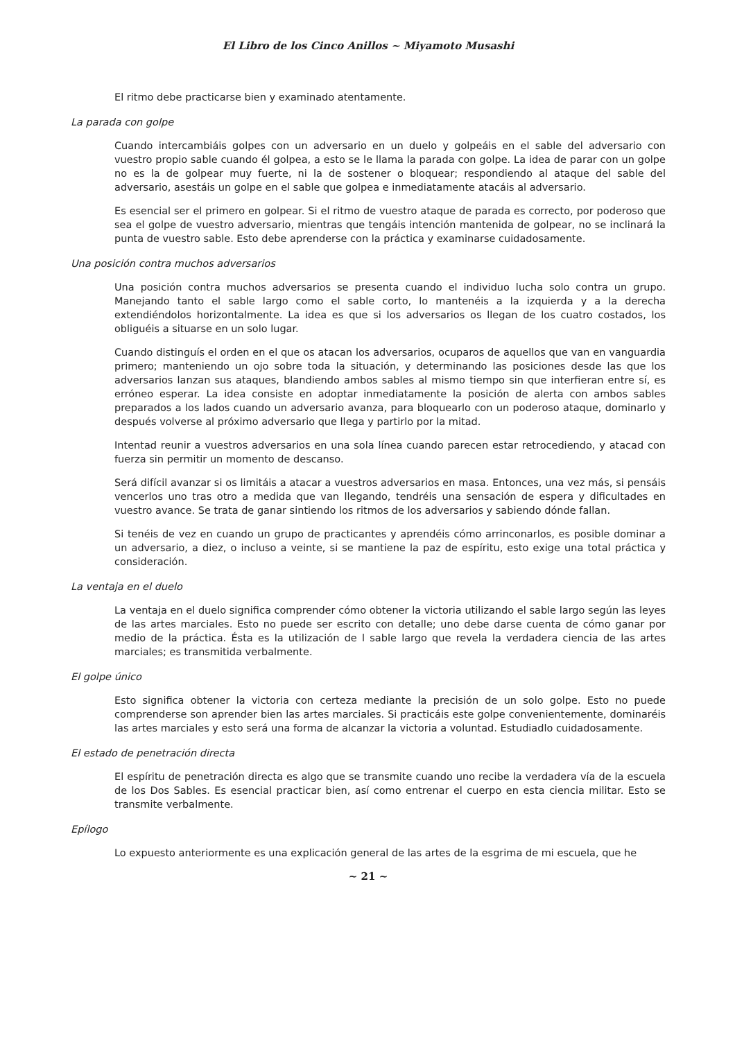El Libro de los Cinco Anillos ~ Miyamoto Musashi
El ritmo debe practicarse bien y examinado atentamente.
La parada con golpe
Cuando intercambiáis golpes con un adversario en un duelo y golpeáis en el sable del adversario con vuestro propio sable cuando él golpea, a esto se le llama la parada con golpe. La idea de parar con un golpe no es la de golpear muy fuerte, ni la de sostener o bloquear; respondiendo al ataque del sable del adversario, asestáis un golpe en el sable que golpea e inmediatamente atacáis al adversario.
Es esencial ser el primero en golpear. Si el ritmo de vuestro ataque de parada es correcto, por poderoso que sea el golpe de vuestro adversario, mientras que tengáis intención mantenida de golpear, no se inclinará la punta de vuestro sable. Esto debe aprenderse con la práctica y examinarse cuidadosamente.
Una posición contra muchos adversarios
Una posición contra muchos adversarios se presenta cuando el individuo lucha solo contra un grupo. Manejando tanto el sable largo como el sable corto, lo mantenéis a la izquierda y a la derecha extendiéndolos horizontalmente. La idea es que si los adversarios os llegan de los cuatro costados, los obliguéis a situarse en un solo lugar.
Cuando distinguís el orden en el que os atacan los adversarios, ocuparos de aquellos que van en vanguardia primero; manteniendo un ojo sobre toda la situación, y determinando las posiciones desde las que los adversarios lanzan sus ataques, blandiendo ambos sables al mismo tiempo sin que interfieran entre sí, es erróneo esperar. La idea consiste en adoptar inmediatamente la posición de alerta con ambos sables preparados a los lados cuando un adversario avanza, para bloquearlo con un poderoso ataque, dominarlo y después volverse al próximo adversario que llega y partirlo por la mitad.
Intentad reunir a vuestros adversarios en una sola línea cuando parecen estar retrocediendo, y atacad con fuerza sin permitir un momento de descanso.
Será difícil avanzar si os limitáis a atacar a vuestros adversarios en masa. Entonces, una vez más, si pensáis vencerlos uno tras otro a medida que van llegando, tendréis una sensación de espera y dificultades en vuestro avance. Se trata de ganar sintiendo los ritmos de los adversarios y sabiendo dónde fallan.
Si tenéis de vez en cuando un grupo de practicantes y aprendéis cómo arrinconarlos, es posible dominar a un adversario, a diez, o incluso a veinte, si se mantiene la paz de espíritu, esto exige una total práctica y consideración.
La ventaja en el duelo
La ventaja en el duelo significa comprender cómo obtener la victoria utilizando el sable largo según las leyes de las artes marciales. Esto no puede ser escrito con detalle; uno debe darse cuenta de cómo ganar por medio de la práctica. Ésta es la utilización de l sable largo que revela la verdadera ciencia de las artes marciales; es transmitida verbalmente.
El golpe único
Esto significa obtener la victoria con certeza mediante la precisión de un solo golpe. Esto no puede comprenderse son aprender bien las artes marciales. Si practicáis este golpe convenientemente, dominaréis las artes marciales y esto será una forma de alcanzar la victoria a voluntad. Estudiadlo cuidadosamente.
El estado de penetración directa
El espíritu de penetración directa es algo que se transmite cuando uno recibe la verdadera vía de la escuela de los Dos Sables. Es esencial practicar bien, así como entrenar el cuerpo en esta ciencia militar. Esto se transmite verbalmente.
Epílogo
Lo expuesto anteriormente es una explicación general de las artes de la esgrima de mi escuela, que he
~ 21 ~